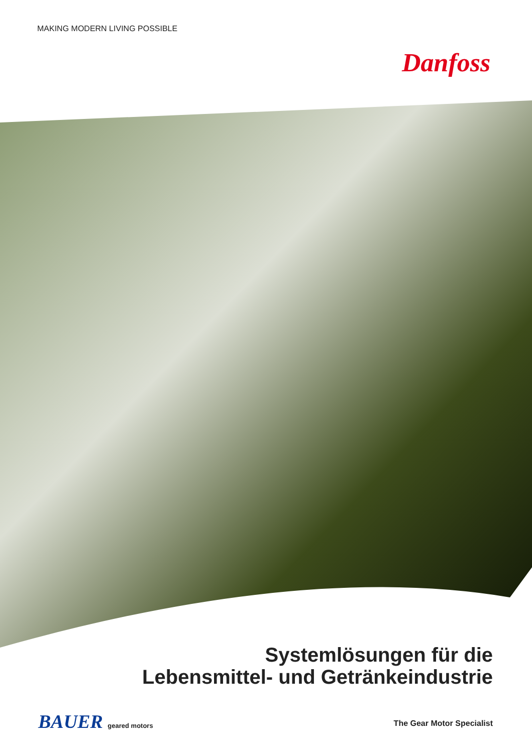MAKING MODERN LIVING POSSIBLE
Danfoss
Systemlösungen für die
Lebensmittel- und Getränkeindustrie
BAUER geared motors The Gear Motor Specialist